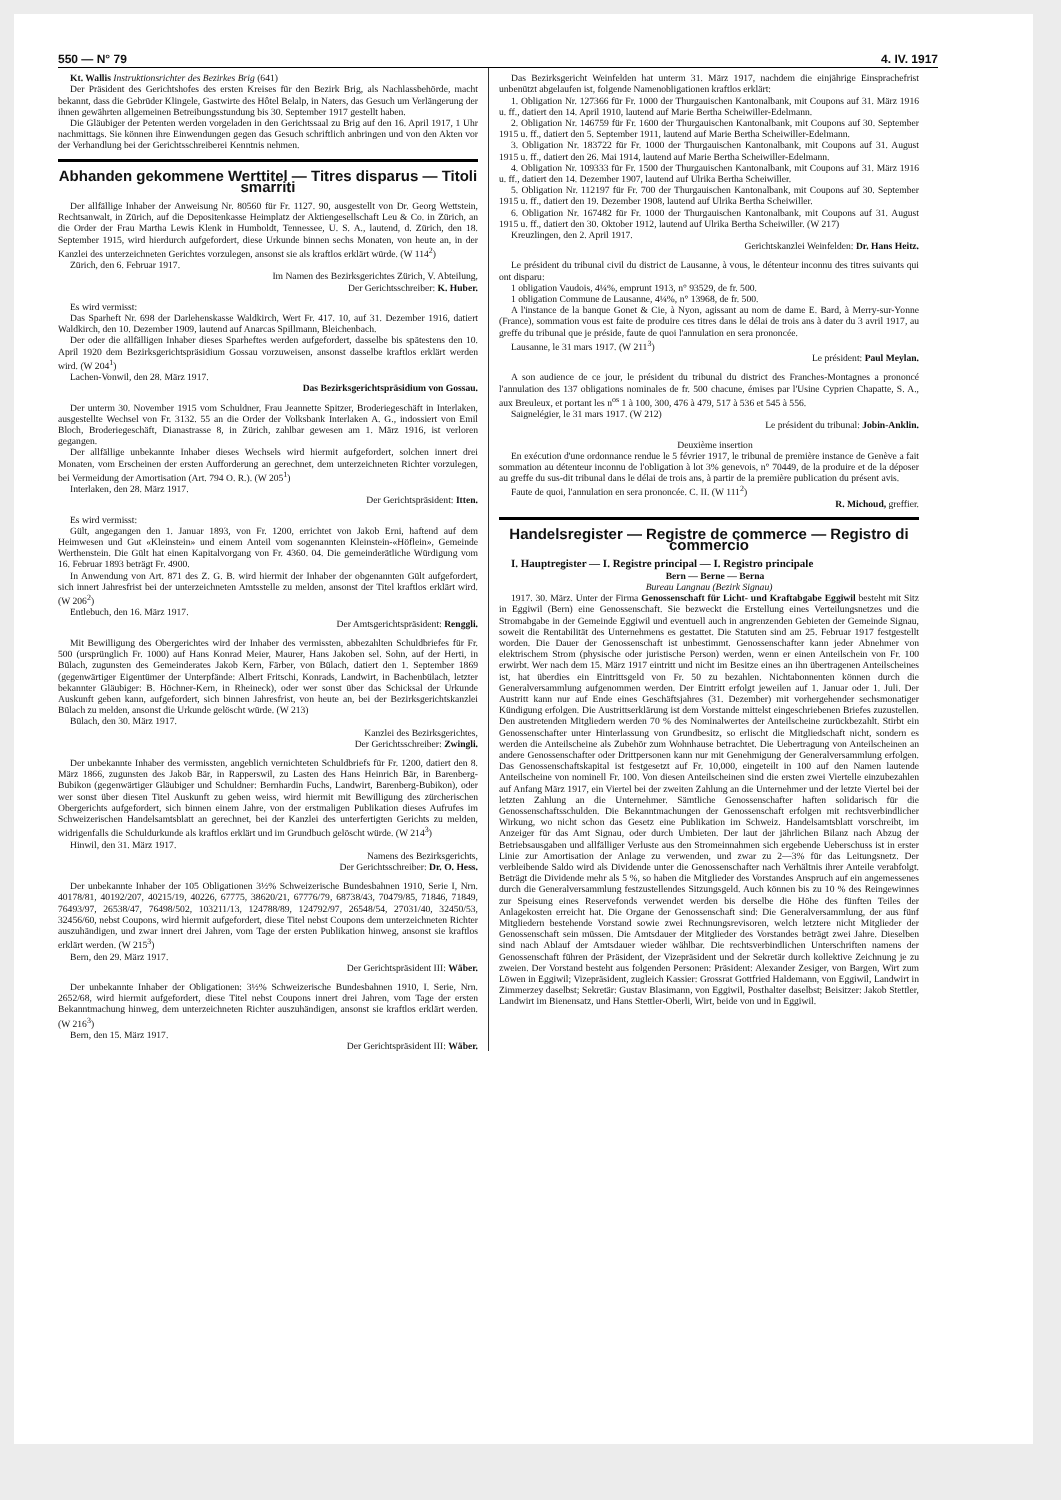550 — N° 79 4. IV. 1917
Kt. Wallis Instruktionsrichter des Bezirkes Brig (641)
Der Präsident des Gerichtshofes des ersten Kreises für den Bezirk Brig, als Nachlassbehörde, macht bekannt, dass die Gebrüder Klingele, Gastwirte des Hôtel Belalp, in Naters, das Gesuch um Verlängerung der ihnen gewährten allgemeinen Betreibungsstundung bis 30. September 1917 gestellt haben.
Die Gläubiger der Petenten werden vorgeladen in den Gerichtssaal zu Brig auf den 16. April 1917, 1 Uhr nachmittags. Sie können ihre Einwendungen gegen das Gesuch schriftlich anbringen und von den Akten vor der Verhandlung bei der Gerichtsschreiberei Kenntnis nehmen.
Abhanden gekommene Werttitel — Titres disparus — Titoli smarriti
Der allfällige Inhaber der Anweisung Nr. 80560 für Fr. 1127. 90, ausgestellt von Dr. Georg Wettstein, Rechtsanwalt, in Zürich, auf die Depositenkasse Heimplatz der Aktiengesellschaft Leu & Co. in Zürich, an die Order der Frau Martha Lewis Klenk in Humboldt, Tennessee, U. S. A., lautend, d. Zürich, den 18. September 1915, wird hierdurch aufgefordert, diese Urkunde binnen sechs Monaten, von heute an, in der Kanzlei des unterzeichneten Gerichtes vorzulegen, ansonst sie als kraftlos erklärt würde. (W 114<sup>2</sup>)
Zürich, den 6. Februar 1917.
Im Namen des Bezirksgerichtes Zürich, V. Abteilung,
Der Gerichtsschreiber: K. Huber.
Es wird vermisst:
Das Sparheft Nr. 698 der Darlehenskasse Waldkirch, Wert Fr. 417. 10, auf 31. Dezember 1916, datiert Waldkirch, den 10. Dezember 1909, lautend auf Anarcas Spillmann, Bleichenbach.
Der oder die allfälligen Inhaber dieses Sparheftes werden aufgefordert, dasselbe bis spätestens den 10. April 1920 dem Bezirksgerichtspräsidium Gossau vorzuweisen, ansonst dasselbe kraftlos erklärt werden wird. (W 204<sup>1</sup>)
Lachen-Vonwil, den 28. März 1917.
Das Bezirksgerichtspräsidium von Gossau.
Der unterm 30. November 1915 vom Schuldner, Frau Jeannette Spitzer, Broderiegeschäft in Interlaken, ausgestellte Wechsel von Fr. 3132. 55 an die Order der Volksbank Interlaken A. G., indossiert von Emil Bloch, Broderiegeschäft, Dianastrasse 8, in Zürich, zahlbar gewesen am 1. März 1916, ist verloren gegangen.
Der allfällige unbekannte Inhaber dieses Wechsels wird hiermit aufgefordert, solchen innert drei Monaten, vom Erscheinen der ersten Aufforderung an gerechnet, dem unterzeichneten Richter vorzulegen, bei Vermeidung der Amortisation (Art. 794 O. R.). (W 205<sup>1</sup>)
Interlaken, den 28. März 1917.
Der Gerichtspräsident: Itten.
Es wird vermisst:
Gült, angegangen den 1. Januar 1893, von Fr. 1200, errichtet von Jakob Erni, haftend auf dem Heimwesen und Gut «Kleinstein» und einem Anteil vom sogenannten Kleinstein-«Höflein», Gemeinde Werthenstein. Die Gült hat einen Kapitalvorgang von Fr. 4360. 04. Die gemeinderätliche Würdigung vom 16. Februar 1893 beträgt Fr. 4900.
In Anwendung von Art. 871 des Z. G. B. wird hiermit der Inhaber der obgenannten Gült aufgefordert, sich innert Jahresfrist bei der unterzeichneten Amtsstelle zu melden, ansonst der Titel kraftlos erklärt wird. (W 206<sup>2</sup>)
Entlebuch, den 16. März 1917.
Der Amtsgerichtspräsident: Renggli.
Mit Bewilligung des Obergerichtes wird der Inhaber des vermissten, abbezahlten Schuldbriefes für Fr. 500 (ursprünglich Fr. 1000) auf Hans Konrad Meier, Maurer, Hans Jakoben sel. Sohn, auf der Herti, in Bülach, zugunsten des Gemeinderates Jakob Kern, Färber, von Bülach, datiert den 1. September 1869 (gegenwärtiger Eigentümer der Unterpfände: Albert Fritschi, Konrads, Landwirt, in Bachenbülach, letzter bekannter Gläubiger: B. Höchner-Kern, in Rheineck), oder wer sonst über das Schicksal der Urkunde Auskunft geben kann, aufgefordert, sich binnen Jahresfrist, von heute an, bei der Bezirksgerichtskanzlei Bülach zu melden, ansonst die Urkunde gelöscht würde. (W 213)
Bülach, den 30. März 1917.
Kanzlei des Bezirksgerichtes,
Der Gerichtsschreiber: Zwingli.
Der unbekannte Inhaber des vermissten, angeblich vernichteten Schuldbriefs für Fr. 1200, datiert den 8. März 1866, zugunsten des Jakob Bär, in Rapperswil, zu Lasten des Hans Heinrich Bär, in Barenberg-Bubikon (gegenwärtiger Gläubiger und Schuldner: Bernhardin Fuchs, Landwirt, Barenberg-Bubikon), oder wer sonst über diesen Titel Auskunft zu geben weiss, wird hiermit mit Bewilligung des zürcherischen Obergerichts aufgefordert, sich binnen einem Jahre, von der erstmaligen Publikation dieses Aufrufes im Schweizerischen Handelsamtsblatt an gerechnet, bei der Kanzlei des unterfertigten Gerichts zu melden, widrigenfalls die Schuldurkunde als kraftlos erklärt und im Grundbuch gelöscht würde. (W 214<sup>3</sup>)
Hinwil, den 31. März 1917.
Namens des Bezirksgerichts,
Der Gerichtsschreiber: Dr. O. Hess.
Der unbekannte Inhaber der 105 Obligationen 3½% Schweizerische Bundesbahnen 1910, Serie I, Nrn. 40178/81, 40192/207, 40215/19, 40226, 67775, 38620/21, 67776/79, 68738/43, 70479/85, 71846, 71849, 76493/97, 26538/47, 76498/502, 103211/13, 124788/89, 124792/97, 26548/54, 27031/40, 32450/53, 32456/60, nebst Coupons, wird hiermit aufgefordert, diese Titel nebst Coupons dem unterzeichneten Richter auszuhändigen, und zwar innert drei Jahren, vom Tage der ersten Publikation hinweg, ansonst sie kraftlos erklärt werden. (W 215<sup>3</sup>)
Bern, den 29. März 1917.
Der Gerichtspräsident III: Wäber.
Der unbekannte Inhaber der Obligationen: 3½% Schweizerische Bundesbahnen 1910, I. Serie, Nrn. 2652/68, wird hiermit aufgefordert, diese Titel nebst Coupons innert drei Jahren, vom Tage der ersten Bekanntmachung hinweg, dem unterzeichneten Richter auszuhändigen, ansonst sie kraftlos erklärt werden. (W 216<sup>3</sup>)
Bern, den 15. März 1917.
Der Gerichtspräsident III: Wäber.
Das Bezirksgericht Weinfelden hat unterm 31. März 1917, nachdem die einjährige Einsprachefrist unbenützt abgelaufen ist, folgende Namenobligationen kraftlos erklärt:
1. Obligation Nr. 127366 für Fr. 1000 der Thurgauischen Kantonalbank, mit Coupons auf 31. März 1916 u. ff., datiert den 14. April 1910, lautend auf Marie Bertha Scheiwiller-Edelmann.
2. Obligation Nr. 146759 für Fr. 1600 der Thurgauischen Kantonalbank, mit Coupons auf 30. September 1915 u. ff., datiert den 5. September 1911, lautend auf Marie Bertha Scheiwiller-Edelmann.
3. Obligation Nr. 183722 für Fr. 1000 der Thurgauischen Kantonalbank, mit Coupons auf 31. August 1915 u. ff., datiert den 26. Mai 1914, lautend auf Marie Bertha Scheiwiller-Edelmann.
4. Obligation Nr. 109333 für Fr. 1500 der Thurgauischen Kantonalbank, mit Coupons auf 31. März 1916 u. ff., datiert den 14. Dezember 1907, lautend auf Ulrika Bertha Scheiwiller.
5. Obligation Nr. 112197 für Fr. 700 der Thurgauischen Kantonalbank, mit Coupons auf 30. September 1915 u. ff., datiert den 19. Dezember 1908, lautend auf Ulrika Bertha Scheiwiller.
6. Obligation Nr. 167482 für Fr. 1000 der Thurgauischen Kantonalbank, mit Coupons auf 31. August 1915 u. ff., datiert den 30. Oktober 1912, lautend auf Ulrika Bertha Scheiwiller. (W 217)
Kreuzlingen, den 2. April 1917.
Gerichtskanzlei Weinfelden: Dr. Hans Heitz.
Le président du tribunal civil du district de Lausanne, à vous, le détenteur inconnu des titres suivants qui ont disparu:
1 obligation Vaudois, 4¼%, emprunt 1913, n° 93529, de fr. 500.
1 obligation Commune de Lausanne, 4¼%, n° 13968, de fr. 500.
A l'instance de la banque Gonet & Cie, à Nyon, agissant au nom de dame E. Bard, à Merry-sur-Yonne (France), sommation vous est faite de produire ces titres dans le délai de trois ans à dater du 3 avril 1917, au greffe du tribunal que je préside, faute de quoi l'annulation en sera prononcée.
Lausanne, le 31 mars 1917. (W 211<sup>3</sup>)
Le président: Paul Meylan.
A son audience de ce jour, le président du tribunal du district des Franches-Montagnes a prononcé l'annulation des 137 obligations nominales de fr. 500 chacune, émises par l'Usine Cyprien Chapatte, S. A., aux Breuleux, et portant les n<sup>os</sup> 1 à 100, 300, 476 à 479, 517 à 536 et 545 à 556.
Saignelégier, le 31 mars 1917. (W 212)
Le président du tribunal: Jobin-Anklin.
Deuxième insertion
En exécution d'une ordonnance rendue le 5 février 1917, le tribunal de première instance de Genève a fait sommation au détenteur inconnu de l'obligation à lot 3% genevois, n° 70449, de la produire et de la déposer au greffe du sus-dit tribunal dans le délai de trois ans, à partir de la première publication du présent avis.
Faute de quoi, l'annulation en sera prononcée. C. II. (W 111<sup>2</sup>)
R. Michoud, greffier.
Handelsregister — Registre de commerce — Registro di commercio
I. Hauptregister — I. Registre principal — I. Registro principale
Bern — Berne — Berna
Bureau Langnau (Bezirk Signau)
1917. 30. März. Unter der Firma Genossenschaft für Licht- und Kraftabgabe Eggiwil besteht mit Sitz in Eggiwil (Bern) eine Genossenschaft. Sie bezweckt die Erstellung eines Verteilungsnetzes und die Stromabgabe in der Gemeinde Eggiwil und eventuell auch in angrenzenden Gebieten der Gemeinde Signau, soweit die Rentabilität des Unternehmens es gestattet. Die Statuten sind am 25. Februar 1917 festgestellt worden. Die Dauer der Genossenschaft ist unbestimmt. Genossenschafter kann jeder Abnehmer von elektrischem Strom (physische oder juristische Person) werden, wenn er einen Anteilschein von Fr. 100 erwirbt. Wer nach dem 15. März 1917 eintritt und nicht im Besitze eines an ihn übertragenen Anteilscheines ist, hat überdies ein Eintrittsgeld von Fr. 50 zu bezahlen. Nichtabonnenten können durch die Generalversammlung aufgenommen werden. Der Eintritt erfolgt jeweilen auf 1. Januar oder 1. Juli. Der Austritt kann nur auf Ende eines Geschäftsjahres (31. Dezember) mit vorhergehender sechsmonatiger Kündigung erfolgen. Die Austrittserklärung ist dem Vorstande mittelst eingeschriebenen Briefes zuzustellen. Den austretenden Mitgliedern werden 70 % des Nominalwertes der Anteilscheine zurückbezahlt. Stirbt ein Genossenschafter unter Hinterlassung von Grundbesitz, so erlischt die Mitgliedschaft nicht, sondern es werden die Anteilscheine als Zubehör zum Wohnhause betrachtet. Die Uebertragung von Anteilscheinen an andere Genossenschafter oder Drittpersonen kann nur mit Genehmigung der Generalversammlung erfolgen. Das Genossenschaftskapital ist festgesetzt auf Fr. 10,000, eingeteilt in 100 auf den Namen lautende Anteilscheine von nominell Fr. 100. Von diesen Anteilscheinen sind die ersten zwei Viertelle einzubezahlen auf Anfang März 1917, ein Viertel bei der zweiten Zahlung an die Unternehmer und der letzte Viertel bei der letzten Zahlung an die Unternehmer. Sämtliche Genossenschafter haften solidarisch für die Genossenschaftsschulden. Die Bekanntmachungen der Genossenschaft erfolgen mit rechtsverbindlicher Wirkung, wo nicht schon das Gesetz eine Publikation im Schweiz. Handelsamtsblatt vorschreibt, im Anzeiger für das Amt Signau, oder durch Umbieten. Der laut der jährlichen Bilanz nach Abzug der Betriebsausgaben und allfälliger Verluste aus den Stromeinnahmen sich ergebende Ueberschuss ist in erster Linie zur Amortisation der Anlage zu verwenden, und zwar zu 2—3% für das Leitungsnetz. Der verbleibende Saldo wird als Dividende unter die Genossenschafter nach Verhältnis ihrer Anteile verabfolgt. Beträgt die Dividende mehr als 5 %, so haben die Mitglieder des Vorstandes Anspruch auf ein angemessenes durch die Generalversammlung festzustellendes Sitzungsgeld. Auch können bis zu 10 % des Reingewinnes zur Speisung eines Reservefonds verwendet werden bis derselbe die Höhe des fünften Teiles der Anlagekosten erreicht hat. Die Organe der Genossenschaft sind: Die Generalversammlung, der aus fünf Mitgliedern bestehende Vorstand sowie zwei Rechnungsrevisoren, welch letztere nicht Mitglieder der Genossenschaft sein müssen. Die Amtsdauer der Mitglieder des Vorstandes beträgt zwei Jahre. Dieselben sind nach Ablauf der Amtsdauer wieder wählbar. Die rechtsverbindlichen Unterschriften namens der Genossenschaft führen der Präsident, der Vizepräsident und der Sekretär durch kollektive Zeichnung je zu zweien. Der Vorstand besteht aus folgenden Personen: Präsident: Alexander Zesiger, von Bargen, Wirt zum Löwen in Eggiwil; Vizepräsident, zugleich Kassier: Grossrat Gottfried Haldemann, von Eggiwil, Landwirt in Zimmerzey daselbst; Sekretär: Gustav Blasimann, von Eggiwil, Posthalter daselbst; Beisitzer: Jakob Stettler, Landwirt im Bienensatz, und Hans Stettler-Oberli, Wirt, beide von und in Eggiwil.